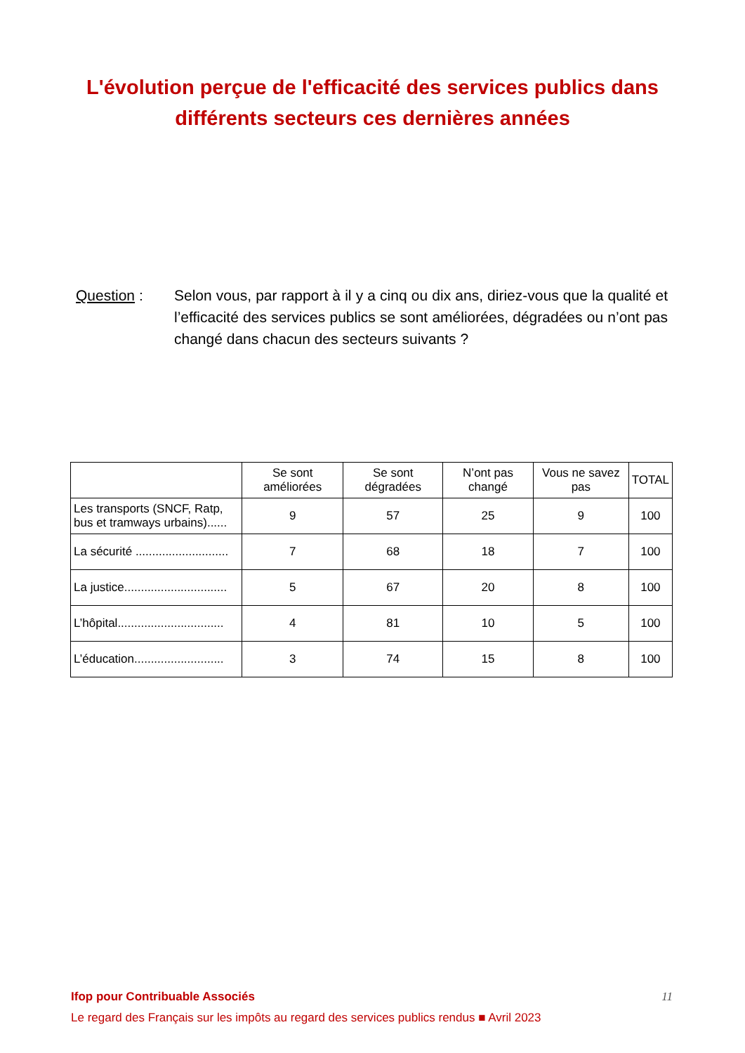L'évolution perçue de l'efficacité des services publics dans différents secteurs ces dernières années
Question : Selon vous, par rapport à il y a cinq ou dix ans, diriez-vous que la qualité et l’efficacité des services publics se sont améliorées, dégradées ou n’ont pas changé dans chacun des secteurs suivants ?
| | Se sont améliorées | Se sont dégradées | N’ont pas changé | Vous ne savez pas | TOTAL |
| --- | --- | --- | --- | --- | --- |
| Les transports (SNCF, Ratp, bus et tramways urbains)...... | 9 | 57 | 25 | 9 | 100 |
| La sécurité ............................ | 7 | 68 | 18 | 7 | 100 |
| La justice............................... | 5 | 67 | 20 | 8 | 100 |
| L’hôpital................................ | 4 | 81 | 10 | 5 | 100 |
| L’éducation........................... | 3 | 74 | 15 | 8 | 100 |
11 Ifop pour Contribuable Associés
Le regard des Français sur les impôts au regard des services publics rendus ■ Avril 2023